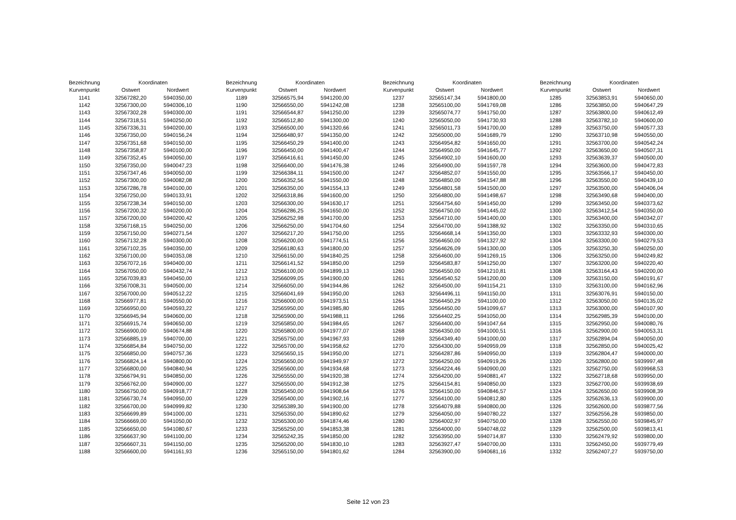| Bezeichnung | Koordinaten | |
| --- | --- | --- |
| Kurvenpunkt | Ostwert | Nordwert |
| 1141 | 32567282,20 | 5940350,00 |
| 1142 | 32567300,00 | 5940306,10 |
| 1143 | 32567302,28 | 5940300,00 |
| 1144 | 32567318,51 | 5940250,00 |
| 1145 | 32567336,31 | 5940200,00 |
| 1146 | 32567350,00 | 5940156,24 |
| 1147 | 32567351,68 | 5940150,00 |
| 1148 | 32567358,87 | 5940100,00 |
| 1149 | 32567352,45 | 5940050,00 |
| 1150 | 32567350,00 | 5940047,23 |
| 1151 | 32567347,46 | 5940050,00 |
| 1152 | 32567300,00 | 5940082,08 |
| 1153 | 32567286,78 | 5940100,00 |
| 1154 | 32567250,00 | 5940133,91 |
| 1155 | 32567238,34 | 5940150,00 |
| 1156 | 32567200,32 | 5940200,00 |
| 1157 | 32567200,00 | 5940200,42 |
| 1158 | 32567168,15 | 5940250,00 |
| 1159 | 32567150,00 | 5940271,54 |
| 1160 | 32567132,28 | 5940300,00 |
| 1161 | 32567102,35 | 5940350,00 |
| 1162 | 32567100,00 | 5940353,08 |
| 1163 | 32567072,16 | 5940400,00 |
| 1164 | 32567050,00 | 5940432,74 |
| 1165 | 32567039,83 | 5940450,00 |
| 1166 | 32567008,31 | 5940500,00 |
| 1167 | 32567000,00 | 5940512,22 |
| 1168 | 32566977,81 | 5940550,00 |
| 1169 | 32566950,00 | 5940593,22 |
| 1170 | 32566945,94 | 5940600,00 |
| 1171 | 32566915,74 | 5940650,00 |
| 1172 | 32566900,00 | 5940674,88 |
| 1173 | 32566885,19 | 5940700,00 |
| 1174 | 32566854,84 | 5940750,00 |
| 1175 | 32566850,00 | 5940757,36 |
| 1176 | 32566824,14 | 5940800,00 |
| 1177 | 32566800,00 | 5940840,94 |
| 1178 | 32566794,91 | 5940850,00 |
| 1179 | 32566762,00 | 5940900,00 |
| 1180 | 32566750,00 | 5940918,77 |
| 1181 | 32566730,74 | 5940950,00 |
| 1182 | 32566700,00 | 5940999,82 |
| 1183 | 32566699,89 | 5941000,00 |
| 1184 | 32566669,00 | 5941050,00 |
| 1185 | 32566650,00 | 5941080,67 |
| 1186 | 32566637,90 | 5941100,00 |
| 1187 | 32566607,31 | 5941150,00 |
| 1188 | 32566600,00 | 5941161,93 |
| Bezeichnung | Koordinaten | |
| --- | --- | --- |
| Kurvenpunkt | Ostwert | Nordwert |
| 1189 | 32566575,94 | 5941200,00 |
| 1190 | 32566550,00 | 5941242,08 |
| 1191 | 32566544,87 | 5941250,00 |
| 1192 | 32566512,80 | 5941300,00 |
| 1193 | 32566500,00 | 5941320,66 |
| 1194 | 32566480,97 | 5941350,00 |
| 1195 | 32566450,29 | 5941400,00 |
| 1196 | 32566450,00 | 5941400,47 |
| 1197 | 32566416,61 | 5941450,00 |
| 1198 | 32566400,00 | 5941476,38 |
| 1199 | 32566384,11 | 5941500,00 |
| 1200 | 32566352,56 | 5941550,00 |
| 1201 | 32566350,00 | 5941554,13 |
| 1202 | 32566318,86 | 5941600,00 |
| 1203 | 32566300,00 | 5941630,17 |
| 1204 | 32566286,25 | 5941650,00 |
| 1205 | 32566252,98 | 5941700,00 |
| 1206 | 32566250,00 | 5941704,60 |
| 1207 | 32566217,20 | 5941750,00 |
| 1208 | 32566200,00 | 5941774,51 |
| 1209 | 32566180,63 | 5941800,00 |
| 1210 | 32566150,00 | 5941840,25 |
| 1211 | 32566141,52 | 5941850,00 |
| 1212 | 32566100,00 | 5941899,13 |
| 1213 | 32566099,05 | 5941900,00 |
| 1214 | 32566050,00 | 5941944,86 |
| 1215 | 32566041,69 | 5941950,00 |
| 1216 | 32566000,00 | 5941973,51 |
| 1217 | 32565950,00 | 5941985,80 |
| 1218 | 32565900,00 | 5941988,11 |
| 1219 | 32565850,00 | 5941984,65 |
| 1220 | 32565800,00 | 5941977,07 |
| 1221 | 32565750,00 | 5941967,93 |
| 1222 | 32565700,00 | 5941958,62 |
| 1223 | 32565650,15 | 5941950,00 |
| 1224 | 32565650,00 | 5941949,97 |
| 1225 | 32565600,00 | 5941934,68 |
| 1226 | 32565550,00 | 5941920,38 |
| 1227 | 32565500,00 | 5941912,38 |
| 1228 | 32565450,00 | 5941908,64 |
| 1229 | 32565400,00 | 5941902,16 |
| 1230 | 32565389,30 | 5941900,00 |
| 1231 | 32565350,00 | 5941890,62 |
| 1232 | 32565300,00 | 5941874,46 |
| 1233 | 32565250,00 | 5941853,38 |
| 1234 | 32565242,35 | 5941850,00 |
| 1235 | 32565200,00 | 5941830,10 |
| 1236 | 32565150,00 | 5941801,62 |
| Bezeichnung | Koordinaten | |
| --- | --- | --- |
| Kurvenpunkt | Ostwert | Nordwert |
| 1237 | 32565147,34 | 5941800,00 |
| 1238 | 32565100,00 | 5941769,08 |
| 1239 | 32565074,77 | 5941750,00 |
| 1240 | 32565050,00 | 5941730,93 |
| 1241 | 32565011,73 | 5941700,00 |
| 1242 | 32565000,00 | 5941689,79 |
| 1243 | 32564954,82 | 5941650,00 |
| 1244 | 32564950,00 | 5941645,77 |
| 1245 | 32564902,10 | 5941600,00 |
| 1246 | 32564900,00 | 5941597,78 |
| 1247 | 32564852,07 | 5941550,00 |
| 1248 | 32564850,00 | 5941547,88 |
| 1249 | 32564801,58 | 5941500,00 |
| 1250 | 32564800,00 | 5941498,67 |
| 1251 | 32564754,60 | 5941450,00 |
| 1252 | 32564750,00 | 5941445,02 |
| 1253 | 32564710,00 | 5941400,00 |
| 1254 | 32564700,00 | 5941388,92 |
| 1255 | 32564668,14 | 5941350,00 |
| 1256 | 32564650,00 | 5941327,92 |
| 1257 | 32564626,09 | 5941300,00 |
| 1258 | 32564600,00 | 5941269,15 |
| 1259 | 32564583,87 | 5941250,00 |
| 1260 | 32564550,00 | 5941210,81 |
| 1261 | 32564540,52 | 5941200,00 |
| 1262 | 32564500,00 | 5941154,21 |
| 1263 | 32564496,11 | 5941150,00 |
| 1264 | 32564450,29 | 5941100,00 |
| 1265 | 32564450,00 | 5941099,67 |
| 1266 | 32564402,25 | 5941050,00 |
| 1267 | 32564400,00 | 5941047,64 |
| 1268 | 32564350,00 | 5941000,51 |
| 1269 | 32564349,40 | 5941000,00 |
| 1270 | 32564300,00 | 5940959,09 |
| 1271 | 32564287,86 | 5940950,00 |
| 1272 | 32564250,00 | 5940919,26 |
| 1273 | 32564224,46 | 5940900,00 |
| 1274 | 32564200,00 | 5940881,47 |
| 1275 | 32564154,81 | 5940850,00 |
| 1276 | 32564150,00 | 5940846,57 |
| 1277 | 32564100,00 | 5940812,80 |
| 1278 | 32564079,88 | 5940800,00 |
| 1279 | 32564050,00 | 5940780,22 |
| 1280 | 32564002,97 | 5940750,00 |
| 1281 | 32564000,00 | 5940748,02 |
| 1282 | 32563950,00 | 5940714,87 |
| 1283 | 32563927,47 | 5940700,00 |
| 1284 | 32563900,00 | 5940681,16 |
| Bezeichnung | Koordinaten | |
| --- | --- | --- |
| Kurvenpunkt | Ostwert | Nordwert |
| 1285 | 32563853,91 | 5940650,00 |
| 1286 | 32563850,00 | 5940647,29 |
| 1287 | 32563800,00 | 5940612,49 |
| 1288 | 32563782,10 | 5940600,00 |
| 1289 | 32563750,00 | 5940577,33 |
| 1290 | 32563710,98 | 5940550,00 |
| 1291 | 32563700,00 | 5940542,24 |
| 1292 | 32563650,00 | 5940507,31 |
| 1293 | 32563639,37 | 5940500,00 |
| 1294 | 32563600,00 | 5940472,83 |
| 1295 | 32563566,17 | 5940450,00 |
| 1296 | 32563550,00 | 5940439,10 |
| 1297 | 32563500,00 | 5940406,04 |
| 1298 | 32563490,68 | 5940400,00 |
| 1299 | 32563450,00 | 5940373,62 |
| 1300 | 32563412,54 | 5940350,00 |
| 1301 | 32563400,00 | 5940342,07 |
| 1302 | 32563350,00 | 5940310,65 |
| 1303 | 32563332,93 | 5940300,00 |
| 1304 | 32563300,00 | 5940279,53 |
| 1305 | 32563250,30 | 5940250,00 |
| 1306 | 32563250,00 | 5940249,82 |
| 1307 | 32563200,00 | 5940220,40 |
| 1308 | 32563164,43 | 5940200,00 |
| 1309 | 32563150,00 | 5940191,67 |
| 1310 | 32563100,00 | 5940162,96 |
| 1311 | 32563076,91 | 5940150,00 |
| 1312 | 32563050,00 | 5940135,02 |
| 1313 | 32563000,00 | 5940107,90 |
| 1314 | 32562985,39 | 5940100,00 |
| 1315 | 32562950,00 | 5940080,76 |
| 1316 | 32562900,00 | 5940053,31 |
| 1317 | 32562894,04 | 5940050,00 |
| 1318 | 32562850,00 | 5940025,42 |
| 1319 | 32562804,47 | 5940000,00 |
| 1320 | 32562800,00 | 5939997,48 |
| 1321 | 32562750,00 | 5939968,53 |
| 1322 | 32562718,68 | 5939950,00 |
| 1323 | 32562700,00 | 5939938,69 |
| 1324 | 32562650,00 | 5939908,39 |
| 1325 | 32562636,13 | 5939900,00 |
| 1326 | 32562600,00 | 5939877,56 |
| 1327 | 32562556,28 | 5939850,00 |
| 1328 | 32562550,00 | 5939845,97 |
| 1329 | 32562500,00 | 5939813,41 |
| 1330 | 32562479,92 | 5939800,00 |
| 1331 | 32562450,00 | 5939779,49 |
| 1332 | 32562407,27 | 5939750,00 |
Seite 12 von 23